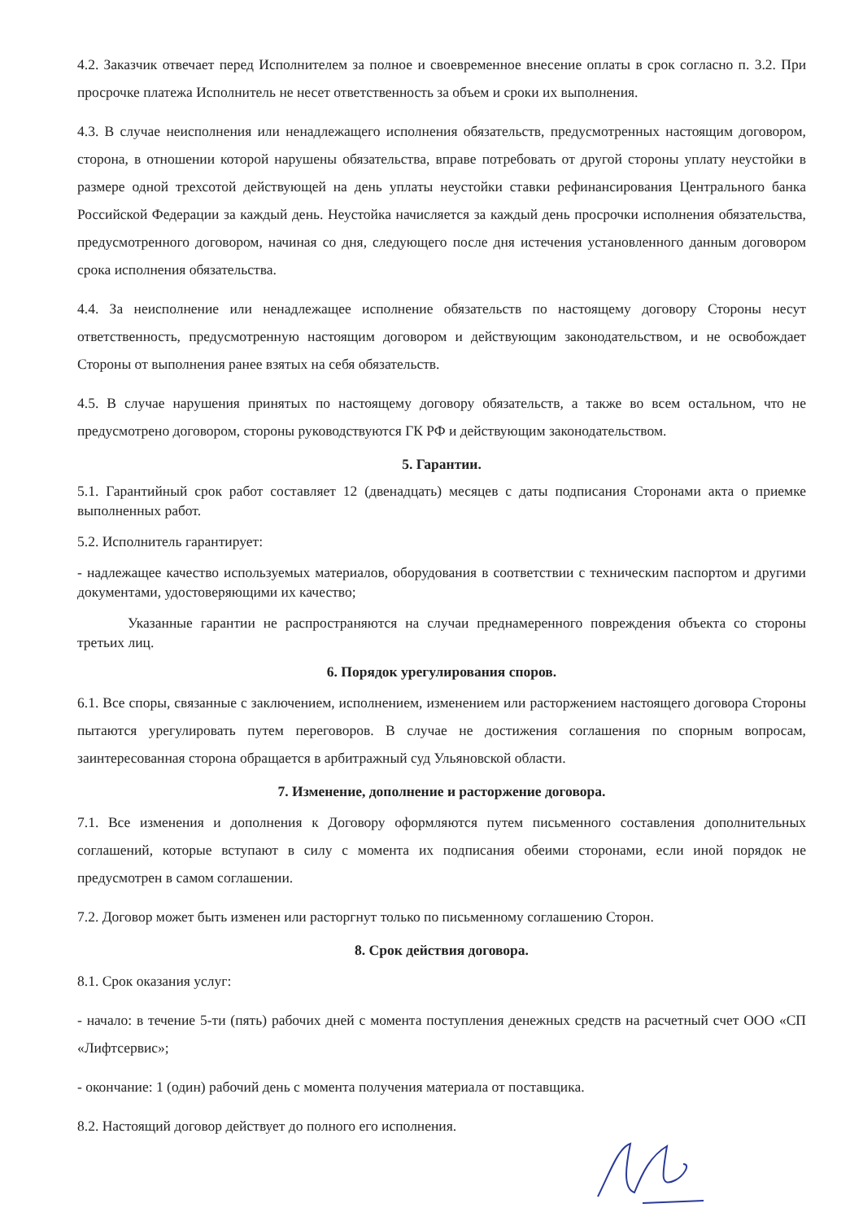4.2. Заказчик отвечает перед Исполнителем за полное и своевременное внесение оплаты в срок согласно п. 3.2. При просрочке платежа Исполнитель не несет ответственность за объем и сроки их выполнения.
4.3. В случае неисполнения или ненадлежащего исполнения обязательств, предусмотренных настоящим договором, сторона, в отношении которой нарушены обязательства, вправе потребовать от другой стороны уплату неустойки в размере одной трехсотой действующей на день уплаты неустойки ставки рефинансирования Центрального банка Российской Федерации за каждый день. Неустойка начисляется за каждый день просрочки исполнения обязательства, предусмотренного договором, начиная со дня, следующего после дня истечения установленного данным договором срока исполнения обязательства.
4.4. За неисполнение или ненадлежащее исполнение обязательств по настоящему договору Стороны несут ответственность, предусмотренную настоящим договором и действующим законодательством, и не освобождает Стороны от выполнения ранее взятых на себя обязательств.
4.5. В случае нарушения принятых по настоящему договору обязательств, а также во всем остальном, что не предусмотрено договором, стороны руководствуются ГК РФ и действующим законодательством.
5. Гарантии.
5.1. Гарантийный срок работ составляет 12 (двенадцать) месяцев с даты подписания Сторонами акта о приемке выполненных работ.
5.2. Исполнитель гарантирует:
- надлежащее качество используемых материалов, оборудования в соответствии с техническим паспортом и другими документами, удостоверяющими их качество;
Указанные гарантии не распространяются на случаи преднамеренного повреждения объекта со стороны третьих лиц.
6. Порядок урегулирования споров.
6.1. Все споры, связанные с заключением, исполнением, изменением или расторжением настоящего договора Стороны пытаются урегулировать путем переговоров. В случае не достижения соглашения по спорным вопросам, заинтересованная сторона обращается в арбитражный суд Ульяновской области.
7. Изменение, дополнение и расторжение договора.
7.1. Все изменения и дополнения к Договору оформляются путем письменного составления дополнительных соглашений, которые вступают в силу с момента их подписания обеими сторонами, если иной порядок не предусмотрен в самом соглашении.
7.2. Договор может быть изменен или расторгнут только по письменному соглашению Сторон.
8. Срок действия договора.
8.1. Срок оказания услуг:
- начало: в течение 5-ти (пять) рабочих дней с момента поступления денежных средств на расчетный счет ООО «СП «Лифтсервис»;
- окончание: 1 (один) рабочий день с момента получения материала от поставщика.
8.2. Настоящий договор действует до полного его исполнения.